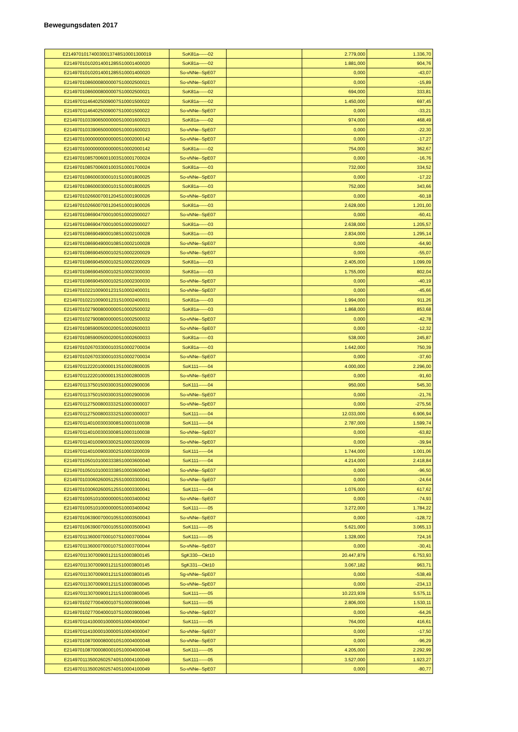Bewegungsdaten 2017
| E214970101740030013748S10001300019 | SoK81a------02 | | 2.779,000 | 1.336,70 |
| E21497010102014001285S10001400020 | SoK81a------02 | | 1.881,000 | 904,76 |
| E21497010102014001285S10001400020 | So-vNNe--SpE07 | | 0,000 | -43,07 |
| E21497010860008000007S10002500021 | So-vNNe--SpE07 | | 0,000 | -15,89 |
| E21497010860008000007S10002500021 | SoK81a------02 | | 694,000 | 333,81 |
| E21497011464025009007S10001500022 | SoK81a------02 | | 1.450,000 | 697,45 |
| E21497011464025009007S10001500022 | So-vNNe--SpE07 | | 0,000 | -33,21 |
| E21497010339065000000S10001600023 | SoK81a------02 | | 974,000 | 468,49 |
| E21497010339065000000S10001600023 | So-vNNe--SpE07 | | 0,000 | -22,30 |
| E21497010000000000000S10002000142 | So-vNNe--SpE07 | | 0,000 | -17,27 |
| E21497010000000000000S10002000142 | SoK81a------02 | | 754,000 | 362,67 |
| E21497010857006001003S10001700024 | So-vNNe--SpE07 | | 0,000 | -16,76 |
| E21497010857006001003S10001700024 | SoK81a------03 | | 732,000 | 334,52 |
| E21497010860003000101S10001800025 | So-vNNe--SpE07 | | 0,000 | -17,22 |
| E21497010860003000101S10001800025 | SoK81a------03 | | 752,000 | 343,66 |
| E21497010266007001204S10001900026 | So-vNNe--SpE07 | | 0,000 | -60,18 |
| E21497010266007001204S10001900026 | SoK81a------03 | | 2.628,000 | 1.201,00 |
| E21497010869047000100S10002000027 | So-vNNe--SpE07 | | 0,000 | -60,41 |
| E21497010869047000100S10002000027 | SoK81a------03 | | 2.638,000 | 1.205,57 |
| E21497010869049000108S10002100028 | SoK81a------03 | | 2.834,000 | 1.295,14 |
| E21497010869049000108S10002100028 | So-vNNe--SpE07 | | 0,000 | -64,90 |
| E21497010869045000102S10002200029 | So-vNNe--SpE07 | | 0,000 | -55,07 |
| E21497010869045000102S10002200029 | SoK81a------03 | | 2.405,000 | 1.099,09 |
| E21497010869045000102S10002300030 | SoK81a------03 | | 1.755,000 | 802,04 |
| E21497010869045000102S10002300030 | So-vNNe--SpE07 | | 0,000 | -40,19 |
| E21497010221009001231S10002400031 | So-vNNe--SpE07 | | 0,000 | -45,66 |
| E21497010221009001231S10002400031 | SoK81a------03 | | 1.994,000 | 911,26 |
| E21497010279008000000S10002500032 | SoK81a------03 | | 1.868,000 | 853,68 |
| E21497010279008000000S10002500032 | So-vNNe--SpE07 | | 0,000 | -42,78 |
| E21497010859005000200S10002600033 | So-vNNe--SpE07 | | 0,000 | -12,32 |
| E21497010859005000200S10002600033 | SoK81a------03 | | 538,000 | 245,87 |
| E21497010267033000103S10002700034 | SoK81a------03 | | 1.642,000 | 750,39 |
| E21497010267033000103S10002700034 | So-vNNe--SpE07 | | 0,000 | -37,60 |
| E21497011222010000013S10002800035 | SoK111------04 | | 4.000,000 | 2.296,00 |
| E21497011222010000013S10002800035 | So-vNNe--SpE07 | | 0,000 | -91,60 |
| E21497011375015003003S10002900036 | SoK111------04 | | 950,000 | 545,30 |
| E21497011375015003003S10002900036 | So-vNNe--SpE07 | | 0,000 | -21,76 |
| E21497011275008003332S10003000037 | So-vNNe--SpE07 | | 0,000 | -275,56 |
| E21497011275008003332S10003000037 | SoK111------04 | | 12.033,000 | 6.906,94 |
| E21497011401003003008S10003100038 | SoK111------04 | | 2.787,000 | 1.599,74 |
| E21497011401003003008S10003100038 | So-vNNe--SpE07 | | 0,000 | -63,82 |
| E21497011401009003002S10003200039 | So-vNNe--SpE07 | | 0,000 | -39,94 |
| E21497011401009003002S10003200039 | SoK111------04 | | 1.744,000 | 1.001,06 |
| E21497010501010003338S10003600040 | SoK111------04 | | 4.214,000 | 2.418,84 |
| E21497010501010003338S10003600040 | So-vNNe--SpE07 | | 0,000 | -96,50 |
| E21497010306026005125S10003300041 | So-vNNe--SpE07 | | 0,000 | -24,64 |
| E21497010306026005125S10003300041 | SoK111------04 | | 1.076,000 | 617,62 |
| E21497010051010000000S10003400042 | So-vNNe--SpE07 | | 0,000 | -74,93 |
| E21497010051010000000S10003400042 | SoK111------05 | | 3.272,000 | 1.784,22 |
| E21497010639007000105S10003500043 | So-vNNe--SpE07 | | 0,000 | -128,72 |
| E21497010639007000105S10003500043 | SoK111------05 | | 5.621,000 | 3.065,13 |
| E21497011360007000107S10003700044 | SoK111------05 | | 1.328,000 | 724,16 |
| E21497011360007000107S10003700044 | So-vNNe--SpE07 | | 0,000 | -30,41 |
| E21497011307009001211S10003800145 | SgK330---Okt10 | | 20.447,879 | 6.753,93 |
| E21497011307009001211S10003800145 | SgK331---Okt10 | | 3.067,182 | 963,71 |
| E21497011307009001211S10003800145 | Sg-vNNe--SpE07 | | 0,000 | -538,49 |
| E21497011307009001211S10003800045 | So-vNNe--SpE07 | | 0,000 | -234,13 |
| E21497011307009001211S10003800045 | SoK111------05 | | 10.223,939 | 5.575,11 |
| E21497010277004000107S10003900046 | SoK111------05 | | 2.806,000 | 1.530,11 |
| E21497010277004000107S10003900046 | So-vNNe--SpE07 | | 0,000 | -64,26 |
| E21497011410000100000S10004000047 | SoK111------05 | | 764,000 | 416,61 |
| E21497011410000100000S10004000047 | So-vNNe--SpE07 | | 0,000 | -17,50 |
| E21497010870000800010S10004000048 | So-vNNe--SpE07 | | 0,000 | -96,29 |
| E21497010870000800010S10004000048 | SoK111------05 | | 4.205,000 | 2.292,99 |
| E21497011350026025740S10004100049 | SoK111------05 | | 3.527,000 | 1.923,27 |
| E21497011350026025740S10004100049 | So-vNNe--SpE07 | | 0,000 | -80,77 |